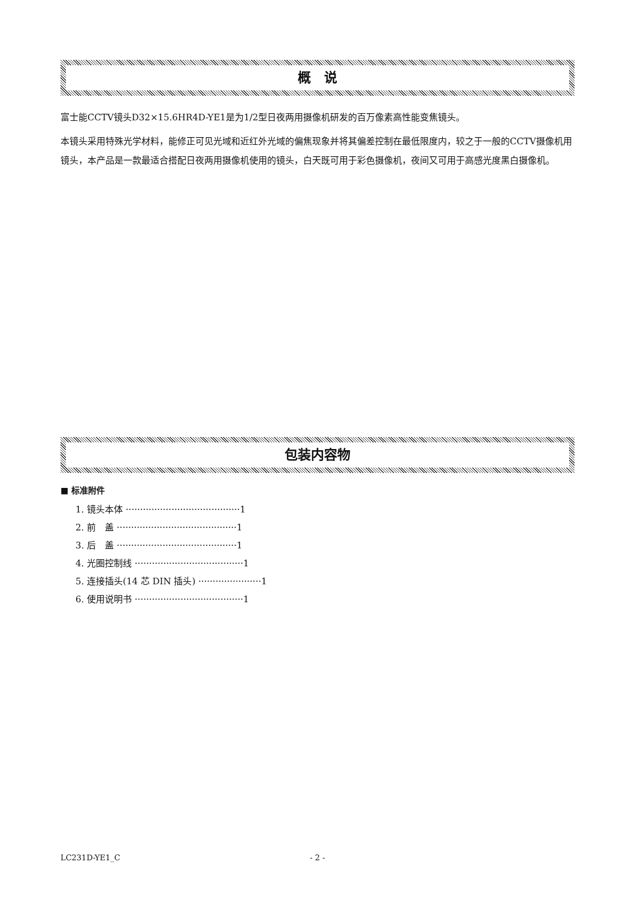概　说
富士能CCTV镜头D32×15.6HR4D-YE1是为1/2型日夜两用摄像机研发的百万像素高性能变焦镜头。
本镜头采用特殊光学材料，能修正可见光域和近红外光域的偏焦现象并将其偏差控制在最低限度内，较之于一般的CCTV摄像机用镜头，本产品是一款最适合搭配日夜两用摄像机使用的镜头，白天既可用于彩色摄像机，夜间又可用于高感光度黑白摄像机。
包装内容物
■ 标准附件
1. 镜头本体 ········································1
2. 前　盖 ··········································1
3. 后　盖 ··········································1
4. 光圈控制线 ······································1
5. 连接插头(14 芯 DIN 插头) ······················1
6. 使用说明书 ······································1
LC231D-YE1_C - 2 -